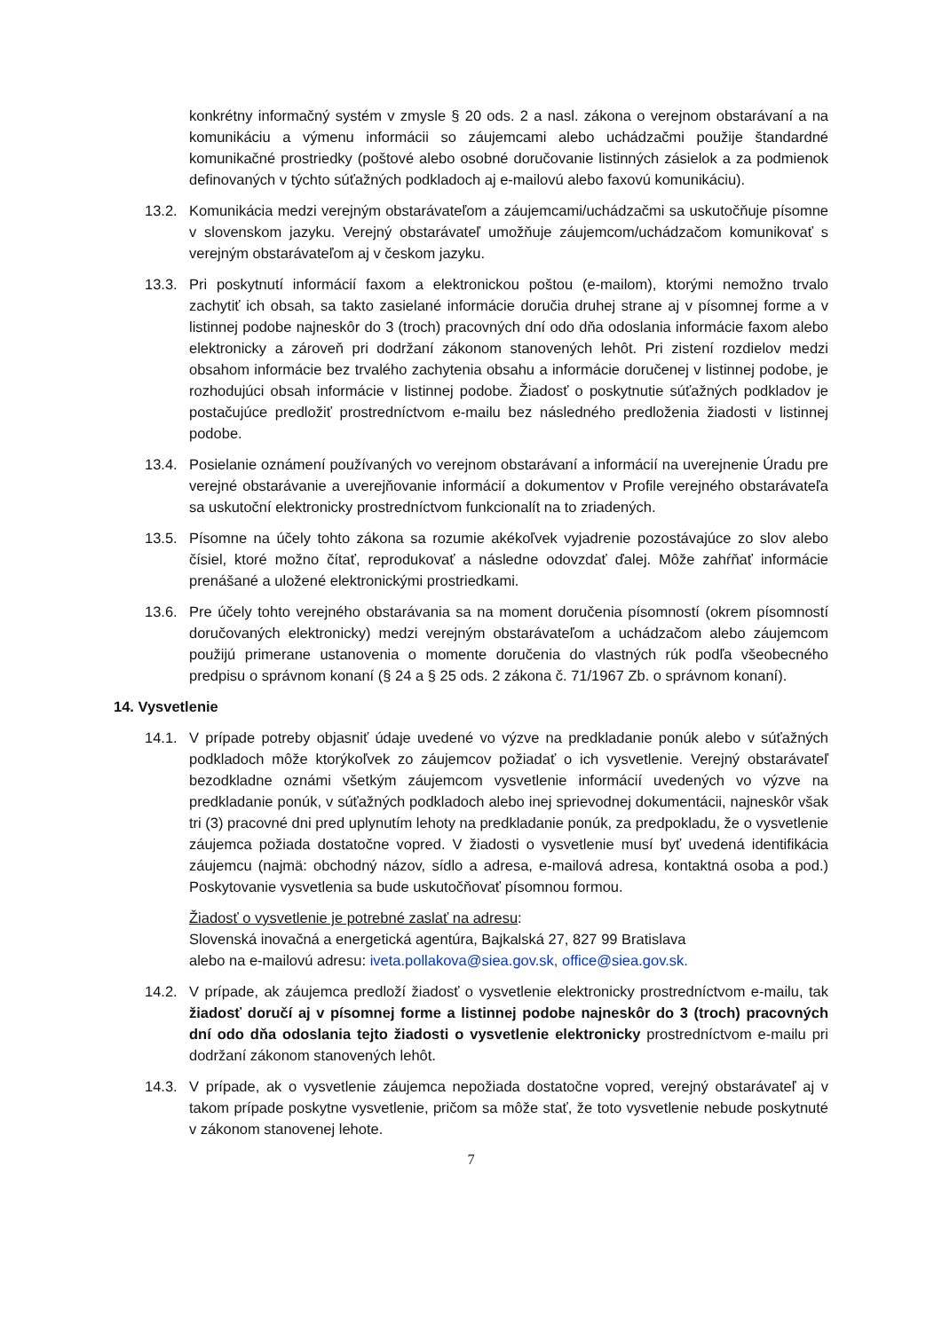konkrétny informačný systém v zmysle § 20 ods. 2 a nasl. zákona o verejnom obstarávaní a na komunikáciu a výmenu informácii so záujemcami alebo uchádzačmi použije štandardné komunikačné prostriedky (poštové alebo osobné doručovanie listinných zásielok a za podmienok definovaných v týchto súťažných podkladoch aj e-mailovú alebo faxovú komunikáciu).
13.2. Komunikácia medzi verejným obstarávateľom a záujemcami/uchádzačmi sa uskutočňuje písomne v slovenskom jazyku. Verejný obstarávateľ umožňuje záujemcom/uchádzačom komunikovať s verejným obstarávateľom aj v českom jazyku.
13.3. Pri poskytnutí informácií faxom a elektronickou poštou (e-mailom), ktorými nemožno trvalo zachytiť ich obsah, sa takto zasielané informácie doručia druhej strane aj v písomnej forme a v listinnej podobe najneskôr do 3 (troch) pracovných dní odo dňa odoslania informácie faxom alebo elektronicky a zároveň pri dodržaní zákonom stanovených lehôt. Pri zistení rozdielov medzi obsahom informácie bez trvalého zachytenia obsahu a informácie doručenej v listinnej podobe, je rozhodujúci obsah informácie v listinnej podobe. Žiadosť o poskytnutie súťažných podkladov je postačujúce predložiť prostredníctvom e-mailu bez následného predloženia žiadosti v listinnej podobe.
13.4. Posielanie oznámení používaných vo verejnom obstarávaní a informácií na uverejnenie Úradu pre verejné obstarávanie a uverejňovanie informácií a dokumentov v Profile verejného obstarávateľa sa uskutoční elektronicky prostredníctvom funkcionalít na to zriadených.
13.5. Písomne na účely tohto zákona sa rozumie akékoľvek vyjadrenie pozostávajúce zo slov alebo čísiel, ktoré možno čítať, reprodukovať a následne odovzdať ďalej. Môže zahŕňať informácie prenášané a uložené elektronickými prostriedkami.
13.6. Pre účely tohto verejného obstarávania sa na moment doručenia písomností (okrem písomností doručovaných elektronicky) medzi verejným obstarávateľom a uchádzačom alebo záujemcom použijú primerane ustanovenia o momente doručenia do vlastných rúk podľa všeobecného predpisu o správnom konaní (§ 24 a § 25 ods. 2 zákona č. 71/1967 Zb. o správnom konaní).
14. Vysvetlenie
14.1. V prípade potreby objasniť údaje uvedené vo výzve na predkladanie ponúk alebo v súťažných podkladoch môže ktorýkoľvek zo záujemcov požiadať o ich vysvetlenie. Verejný obstarávateľ bezodkladne oznámi všetkým záujemcom vysvetlenie informácií uvedených vo výzve na predkladanie ponúk, v súťažných podkladoch alebo inej sprievodnej dokumentácii, najneskôr však tri (3) pracovné dni pred uplynutím lehoty na predkladanie ponúk, za predpokladu, že o vysvetlenie záujemca požiada dostatočne vopred. V žiadosti o vysvetlenie musí byť uvedená identifikácia záujemcu (najmä: obchodný názov, sídlo a adresa, e-mailová adresa, kontaktná osoba a pod.) Poskytovanie vysvetlenia sa bude uskutočňovať písomnou formou.
Žiadosť o vysvetlenie je potrebné zaslať na adresu:
Slovenská inovačná a energetická agentúra, Bajkalská 27, 827 99 Bratislava
alebo na e-mailovú adresu: iveta.pollakova@siea.gov.sk, office@siea.gov.sk.
14.2. V prípade, ak záujemca predloží žiadosť o vysvetlenie elektronicky prostredníctvom e-mailu, tak žiadosť doručí aj v písomnej forme a listinnej podobe najneskôr do 3 (troch) pracovných dní odo dňa odoslania tejto žiadosti o vysvetlenie elektronicky prostredníctvom e-mailu pri dodržaní zákonom stanovených lehôt.
14.3. V prípade, ak o vysvetlenie záujemca nepožiada dostatočne vopred, verejný obstarávateľ aj v takom prípade poskytne vysvetlenie, pričom sa môže stať, že toto vysvetlenie nebude poskytnuté v zákonom stanovenej lehote.
7